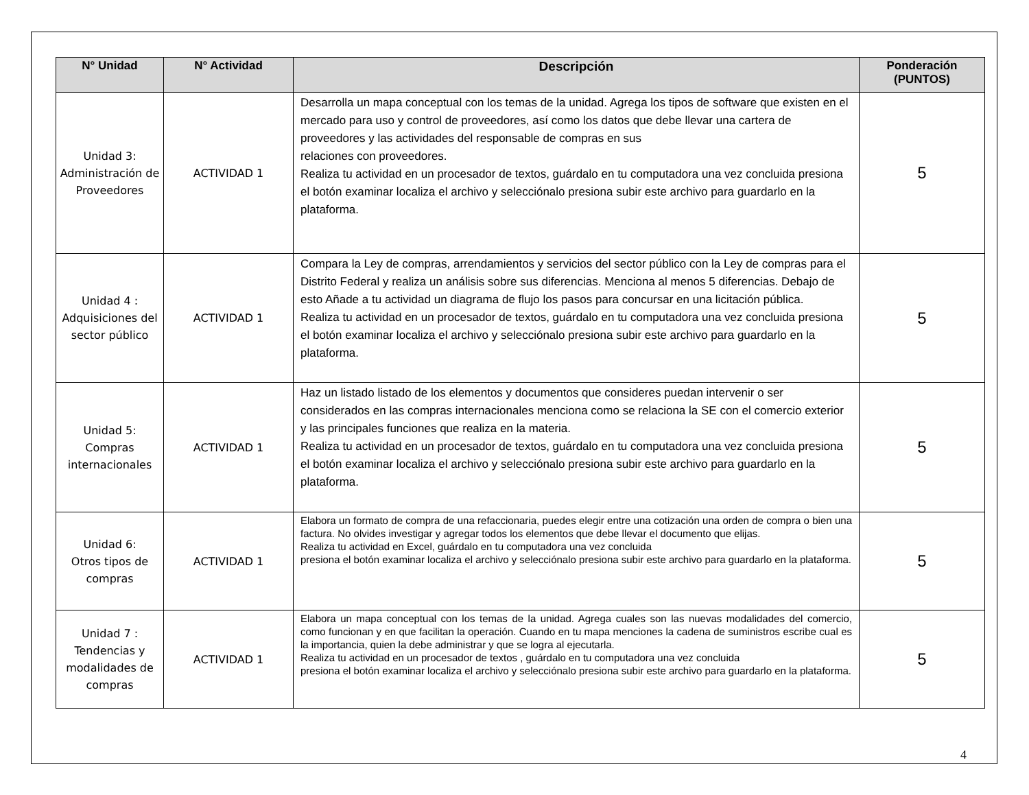| N° Unidad | N° Actividad | Descripción | Ponderación (PUNTOS) |
| --- | --- | --- | --- |
| Unidad 3: Administración de Proveedores | ACTIVIDAD 1 | Desarrolla un mapa conceptual con los temas de la unidad. Agrega los tipos de software que existen en el mercado para uso y control de proveedores, así como los datos que debe llevar una cartera de proveedores y las actividades del responsable de compras en sus relaciones con proveedores. Realiza tu actividad en un procesador de textos, guárdalo en tu computadora una vez concluida presiona el botón examinar localiza el archivo y selecciónalo presiona subir este archivo para guardarlo en la plataforma. | 5 |
| Unidad 4 : Adquisiciones del sector público | ACTIVIDAD 1 | Compara la Ley de compras, arrendamientos y servicios del sector público con la Ley de compras para el Distrito Federal y realiza un análisis sobre sus diferencias. Menciona al menos 5 diferencias. Debajo de esto Añade a tu actividad un diagrama de flujo los pasos para concursar en una licitación pública. Realiza tu actividad en un procesador de textos, guárdalo en tu computadora una vez concluida presiona el botón examinar localiza el archivo y selecciónalo presiona subir este archivo para guardarlo en la plataforma. | 5 |
| Unidad 5: Compras internacionales | ACTIVIDAD 1 | Haz un listado listado de los elementos y documentos que consideres puedan intervenir o ser considerados en las compras internacionales menciona como se relaciona la SE con el comercio exterior y las principales funciones que realiza en la materia. Realiza tu actividad en un procesador de textos, guárdalo en tu computadora una vez concluida presiona el botón examinar localiza el archivo y selecciónalo presiona subir este archivo para guardarlo en la plataforma. | 5 |
| Unidad 6: Otros tipos de compras | ACTIVIDAD 1 | Elabora un formato de compra de una refaccionaria, puedes elegir entre una cotización una orden de compra o bien una factura. No olvides investigar y agregar todos los elementos que debe llevar el documento que elijas. Realiza tu actividad en Excel, guárdalo en tu computadora una vez concluida presiona el botón examinar localiza el archivo y selecciónalo presiona subir este archivo para guardarlo en la plataforma. | 5 |
| Unidad 7 : Tendencias y modalidades de compras | ACTIVIDAD 1 | Elabora un mapa conceptual con los temas de la unidad. Agrega cuales son las nuevas modalidades del comercio, como funcionan y en que facilitan la operación. Cuando en tu mapa menciones la cadena de suministros escribe cual es la importancia, quien la debe administrar y que se logra al ejecutarla. Realiza tu actividad en un procesador de textos , guárdalo en tu computadora una vez concluida presiona el botón examinar localiza el archivo y selecciónalo presiona subir este archivo para guardarlo en la plataforma. | 5 |
4